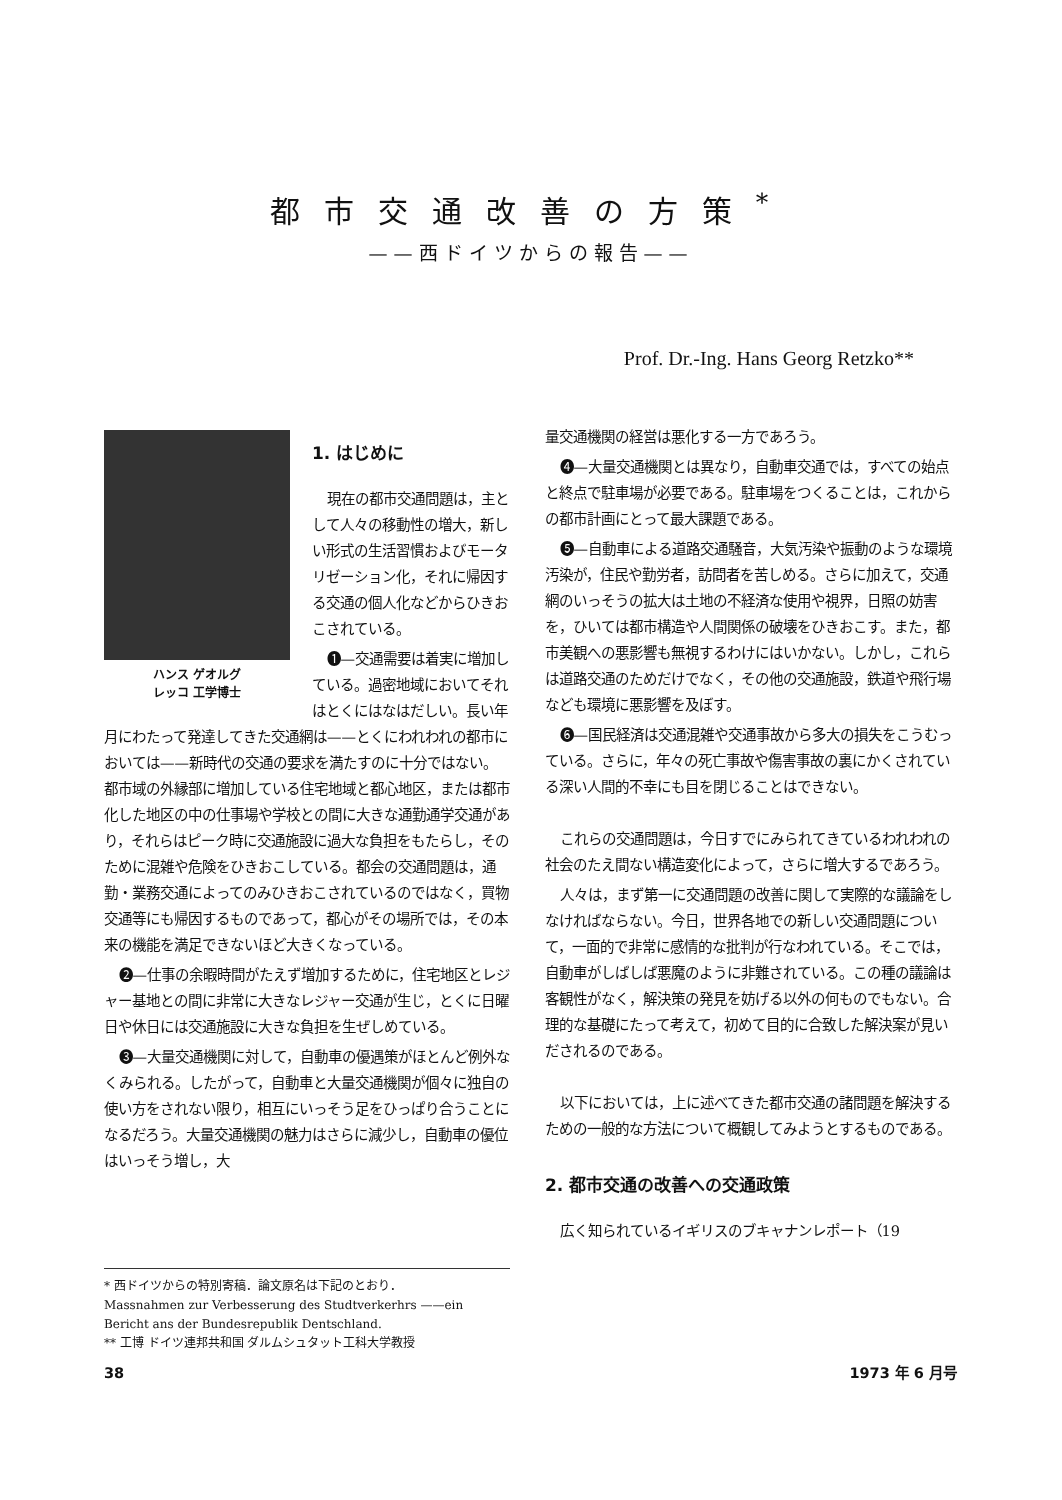都市交通改善の方策<sup>*</sup>
——西ドイツからの報告——
Prof. Dr.-Ing. Hans Georg Retzko**
1. はじめに
現在の都市交通問題は，主として人々の移動性の増大，新しい形式の生活習慣およびモータリゼーション化，それに帰因する交通の個人化などからひきおこされている。
ハンス ゲオルグ
レッコ 工学博士
❶—交通需要は着実に増加している。過密地域においてそれはとくにはなはだしい。長い年月にわたって発達してきた交通網は——とくにわれわれの都市においては——新時代の交通の要求を満たすのに十分ではない。都市域の外縁部に増加している住宅地域と都心地区，または都市化した地区の中の仕事場や学校との間に大きな通勤通学交通があり，それらはピーク時に交通施設に過大な負担をもたらし，そのために混雑や危険をひきおこしている。都会の交通問題は，通勤・業務交通によってのみひきおこされているのではなく，買物交通等にも帰因するものであって，都心がその場所では，その本来の機能を満足できないほど大きくなっている。
❷—仕事の余暇時間がたえず増加するために，住宅地区とレジャー基地との間に非常に大きなレジャー交通が生じ，とくに日曜日や休日には交通施設に大きな負担を生ぜしめている。
❸—大量交通機関に対して，自動車の優遇策がほとんど例外なくみられる。したがって，自動車と大量交通機関が個々に独自の使い方をされない限り，相互にいっそう足をひっぱり合うことになるだろう。大量交通機関の魅力はさらに減少し，自動車の優位はいっそう増し，大
* 西ドイツからの特別寄稿．論文原名は下記のとおり．
Massnahmen zur Verbesserung des Studtverkerhrs ——ein Bericht ans der Bundesrepublik Dentschland.
** 工博 ドイツ連邦共和国 ダルムシュタット工科大学教授
量交通機関の経営は悪化する一方であろう。
❹—大量交通機関とは異なり，自動車交通では，すべての始点と終点で駐車場が必要である。駐車場をつくることは，これからの都市計画にとって最大課題である。
❺—自動車による道路交通騒音，大気汚染や振動のような環境汚染が，住民や勤労者，訪問者を苦しめる。さらに加えて，交通網のいっそうの拡大は土地の不経済な使用や視界，日照の妨害を，ひいては都市構造や人間関係の破壊をひきおこす。また，都市美観への悪影響も無視するわけにはいかない。しかし，これらは道路交通のためだけでなく，その他の交通施設，鉄道や飛行場なども環境に悪影響を及ぼす。
❻—国民経済は交通混雑や交通事故から多大の損失をこうむっている。さらに，年々の死亡事故や傷害事故の裏にかくされている深い人間的不幸にも目を閉じることはできない。
これらの交通問題は，今日すでにみられてきているわれわれの社会のたえ間ない構造変化によって，さらに増大するであろう。
人々は，まず第一に交通問題の改善に関して実際的な議論をしなければならない。今日，世界各地での新しい交通問題について，一面的で非常に感情的な批判が行なわれている。そこでは，自動車がしばしば悪魔のように非難されている。この種の議論は客観性がなく，解決策の発見を妨げる以外の何ものでもない。合理的な基礎にたって考えて，初めて目的に合致した解決案が見いだされるのである。
以下においては，上に述べてきた都市交通の諸問題を解決するための一般的な方法について概観してみようとするものである。
2. 都市交通の改善への交通政策
広く知られているイギリスのブキャナンレポート（19
38 1973 年 6 月号